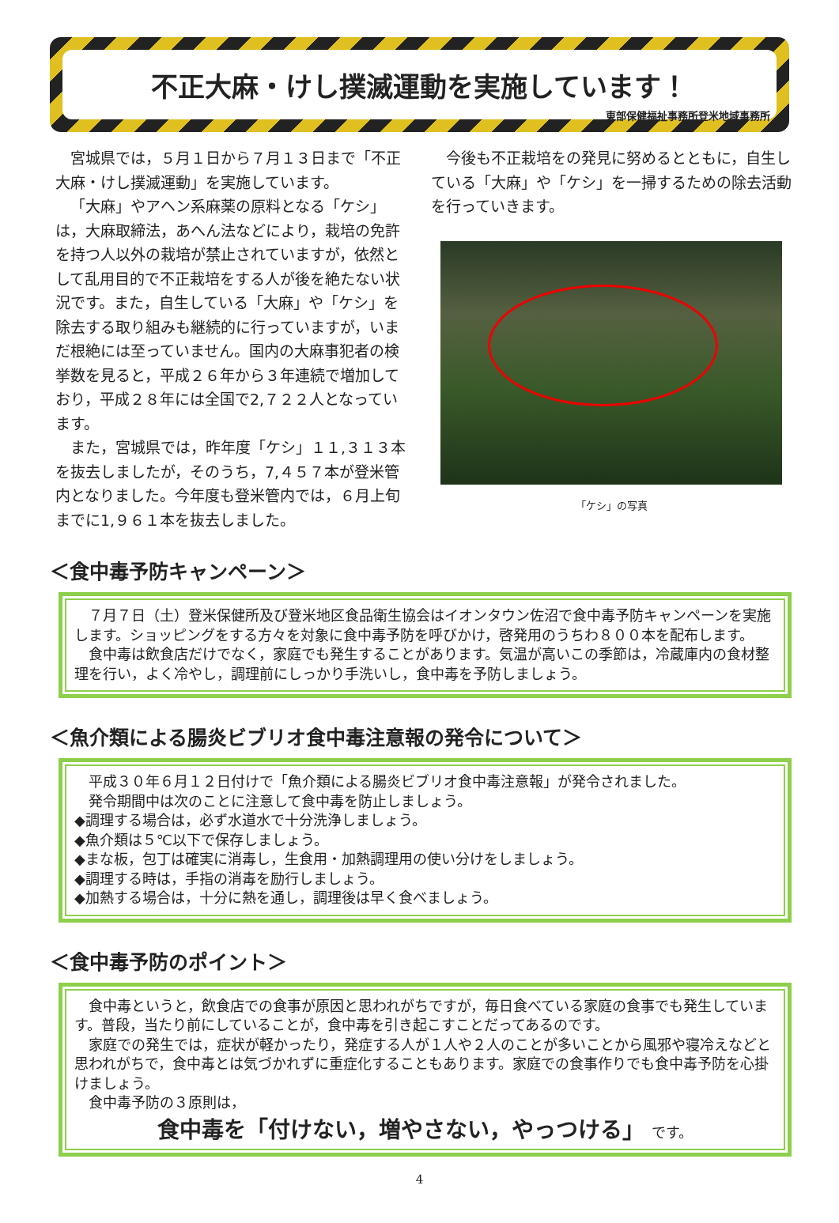不正大麻・けし撲滅運動を実施しています！
東部保健福祉事務所登米地域事務所
宮城県では，５月１日から７月１３日まで「不正大麻・けし撲滅運動」を実施しています。
「大麻」やアヘン系麻薬の原料となる「ケシ」は，大麻取締法，あへん法などにより，栽培の免許を持つ人以外の栽培が禁止されていますが，依然として乱用目的で不正栽培をする人が後を絶たない状況です。また，自生している「大麻」や「ケシ」を除去する取り組みも継続的に行っていますが，いまだ根絶には至っていません。国内の大麻事犯者の検挙数を見ると，平成２６年から３年連続で増加しており，平成２８年には全国で2,７２２人となっています。
また，宮城県では，昨年度「ケシ」１１,３１３本を抜去しましたが，そのうち，7,４５７本が登米管内となりました。今年度も登米管内では，６月上旬までに1,９６１本を抜去しました。
今後も不正栽培をの発見に努めるとともに，自生している「大麻」や「ケシ」を一掃するための除去活動を行っていきます。
「ケシ」の写真
＜食中毒予防キャンペーン＞
　７月７日（土）登米保健所及び登米地区食品衛生協会はイオンタウン佐沼で食中毒予防キャンペーンを実施します。ショッピングをする方々を対象に食中毒予防を呼びかけ，啓発用のうちわ８００本を配布します。
　食中毒は飲食店だけでなく，家庭でも発生することがあります。気温が高いこの季節は，冷蔵庫内の食材整理を行い，よく冷やし，調理前にしっかり手洗いし，食中毒を予防しましょう。
＜魚介類による腸炎ビブリオ食中毒注意報の発令について＞
　平成３０年６月１２日付けで「魚介類による腸炎ビブリオ食中毒注意報」が発令されました。
　発令期間中は次のことに注意して食中毒を防止しましょう。
◆調理する場合は，必ず水道水で十分洗浄しましょう。
◆魚介類は５℃以下で保存しましょう。
◆まな板，包丁は確実に消毒し，生食用・加熱調理用の使い分けをしましょう。
◆調理する時は，手指の消毒を励行しましょう。
◆加熱する場合は，十分に熱を通し，調理後は早く食べましょう。
＜食中毒予防のポイント＞
　食中毒というと，飲食店での食事が原因と思われがちですが，毎日食べている家庭の食事でも発生しています。普段，当たり前にしていることが，食中毒を引き起こすことだってあるのです。
　家庭での発生では，症状が軽かったり，発症する人が１人や２人のことが多いことから風邪や寝冷えなどと思われがちで，食中毒とは気づかれずに重症化することもあります。家庭での食事作りでも食中毒予防を心掛けましょう。
　食中毒予防の３原則は，
食中毒を「付けない，増やさない，やっつける」 です。
4